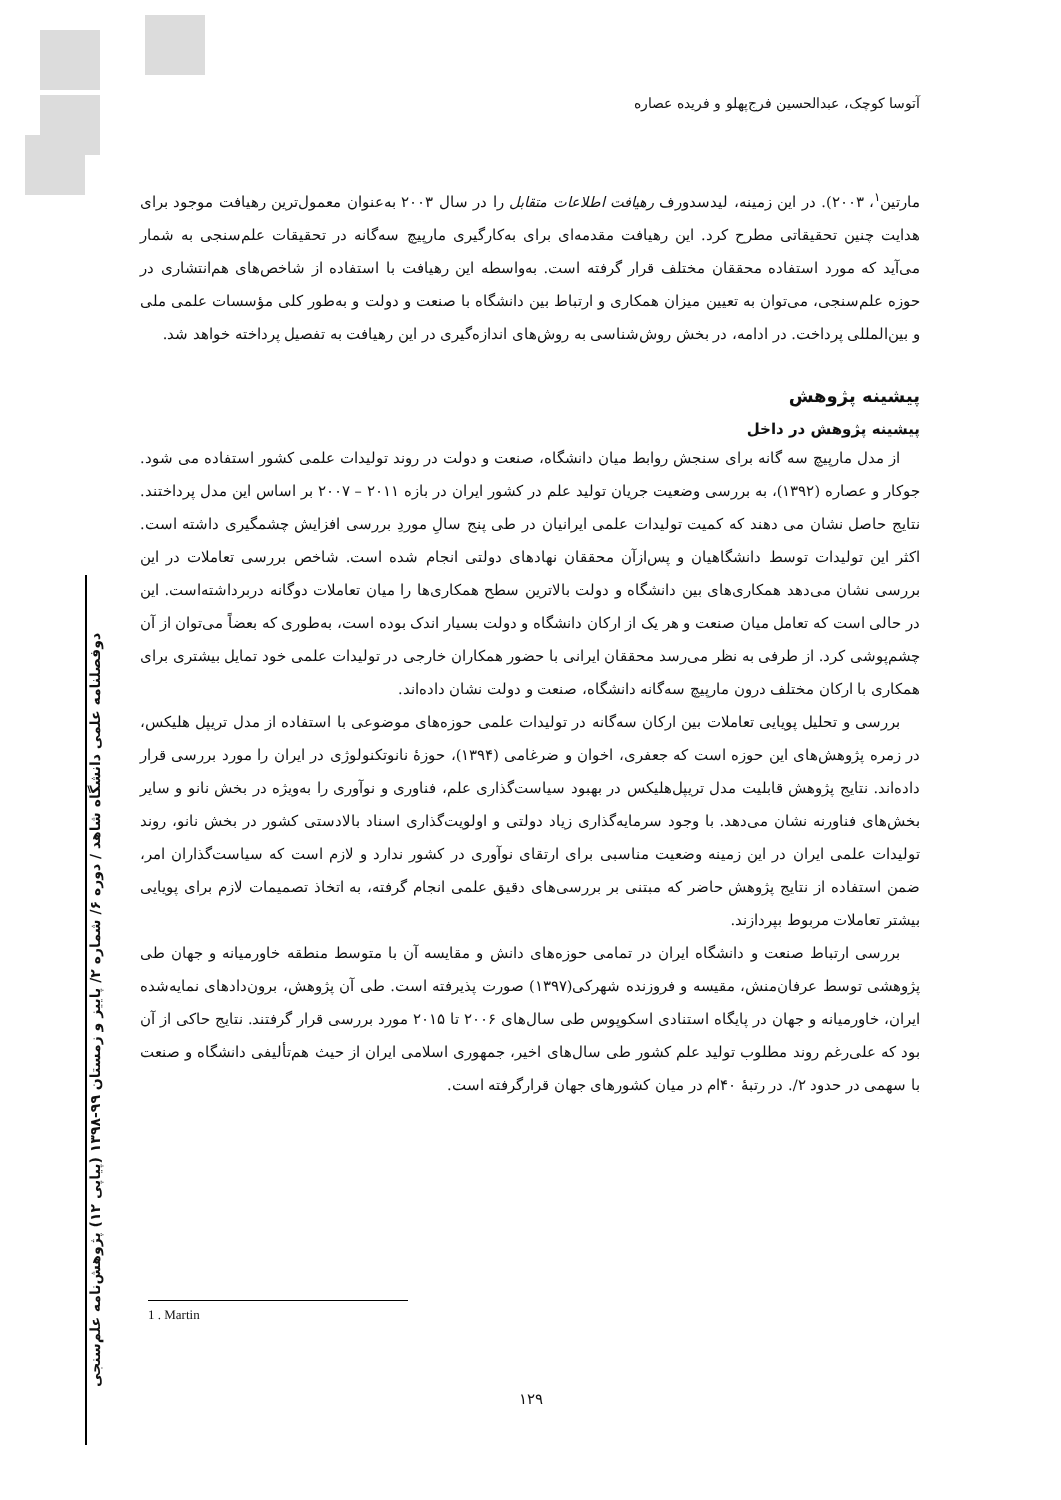آتوسا کوچک، عبدالحسین فرج‌پهلو و فریده عصاره
مارتین<sup>۱</sup>، ۲۰۰۳). در این زمینه، لیدسدورف رهیافت اطلاعات متقابل را در سال ۲۰۰۳ به‌عنوان معمول‌ترین رهیافت موجود برای هدایت چنین تحقیقاتی مطرح کرد. این رهیافت مقدمه‌ای برای به‌کارگیری مارپیچ سه‌گانه در تحقیقات علم‌سنجی به شمار می‌آید که مورد استفاده محققان مختلف قرار گرفته است. به‌واسطه این رهیافت با استفاده از شاخص‌های هم‌انتشاری در حوزه علم‌سنجی، می‌توان به تعیین میزان همکاری و ارتباط بین دانشگاه با صنعت و دولت و به‌طور کلی مؤسسات علمی ملی و بین‌المللی پرداخت. در ادامه، در بخش روش‌شناسی به روش‌های اندازه‌گیری در این رهیافت به تفصیل پرداخته خواهد شد.
پیشینه پژوهش
پیشینه پژوهش در داخل
از مدل مارپیچ سه گانه برای سنجش روابط میان دانشگاه، صنعت و دولت در روند تولیدات علمی کشور استفاده می شود. جوکار و عصاره (۱۳۹۲)، به بررسی وضعیت جریان تولید علم در کشور ایران در بازه ۲۰۱۱ – ۲۰۰۷ بر اساس این مدل پرداختند. نتایج حاصل نشان می دهند که کمیت تولیدات علمی ایرانیان در طی پنج سالِ موردِ بررسی افزایش چشمگیری داشته است. اکثر این تولیدات توسط دانشگاهیان و پس‌ازآن محققان نهادهای دولتی انجام شده است. شاخص بررسی تعاملات در این بررسی نشان می‌دهد همکاری‌های بین دانشگاه و دولت بالاترین سطح همکاری‌ها را میان تعاملات دوگانه دربرداشته‌است. این در حالی است که تعامل میان صنعت و هر یک از ارکان دانشگاه و دولت بسیار اندک بوده است، به‌طوری که بعضاً می‌توان از آن چشم‌پوشی کرد. از طرفی به نظر می‌رسد محققان ایرانی با حضور همکاران خارجی در تولیدات علمی خود تمایل بیشتری برای همکاری با ارکان مختلف درون مارپیچ سه‌گانه دانشگاه، صنعت و دولت نشان داده‌اند.
بررسی و تحلیل پویایی تعاملات بین ارکان سه‌گانه در تولیدات علمی حوزه‌های موضوعی با استفاده از مدل تریپل هلیکس، در زمره پژوهش‌های این حوزه است که جعفری، اخوان و ضرغامی (۱۳۹۴)، حوزۀ نانوتکنولوژی در ایران را مورد بررسی قرار داده‌اند. نتایج پژوهش قابلیت مدل تریپل‌هلیکس در بهبود سیاست‌گذاری علم، فناوری و نوآوری را به‌ویژه در بخش نانو و سایر بخش‌های فناورنه نشان می‌دهد. با وجود سرمایه‌گذاری زیاد دولتی و اولویت‌گذاری اسناد بالادستی کشور در بخش نانو، روند تولیدات علمی ایران در این زمینه وضعیت مناسبی برای ارتقای نوآوری در کشور ندارد و لازم است که سیاست‌گذاران امر، ضمن استفاده از نتایج پژوهش حاضر که مبتنی بر بررسی‌های دقیق علمی انجام گرفته، به اتخاذ تصمیمات لازم برای پویایی بیشتر تعاملات مربوط بپردازند.
بررسی ارتباط صنعت و دانشگاه ایران در تمامی حوزه‌های دانش و مقایسه آن با متوسط منطقه خاورمیانه و جهان طی پژوهشی توسط عرفان‌منش، مقیسه و فروزنده شهرکی(۱۳۹۷) صورت پذیرفته است. طی آن پژوهش، برون‌دادهای نمایه‌شده ایران، خاورمیانه و جهان در پایگاه استنادی اسکوپوس طی سال‌های ۲۰۰۶ تا ۲۰۱۵ مورد بررسی قرار گرفتند. نتایج حاکی از آن بود که علی‌رغم روند مطلوب تولید علم کشور طی سال‌های اخیر، جمهوری اسلامی ایران از حیث هم‌تألیفی دانشگاه و صنعت با سهمی در حدود ۲/. در رتبۀ ۴۰ام در میان کشورهای جهان قرارگرفته است.
دوفصلنامه علمی دانشگاه شاهد / دوره ۶/ شماره ۲/ پاییز و زمستان ۹۹-۱۳۹۸ (پیاپی ۱۲) پژوهش‌نامه علم‌سنجی
1 . Martin
۱۲۹